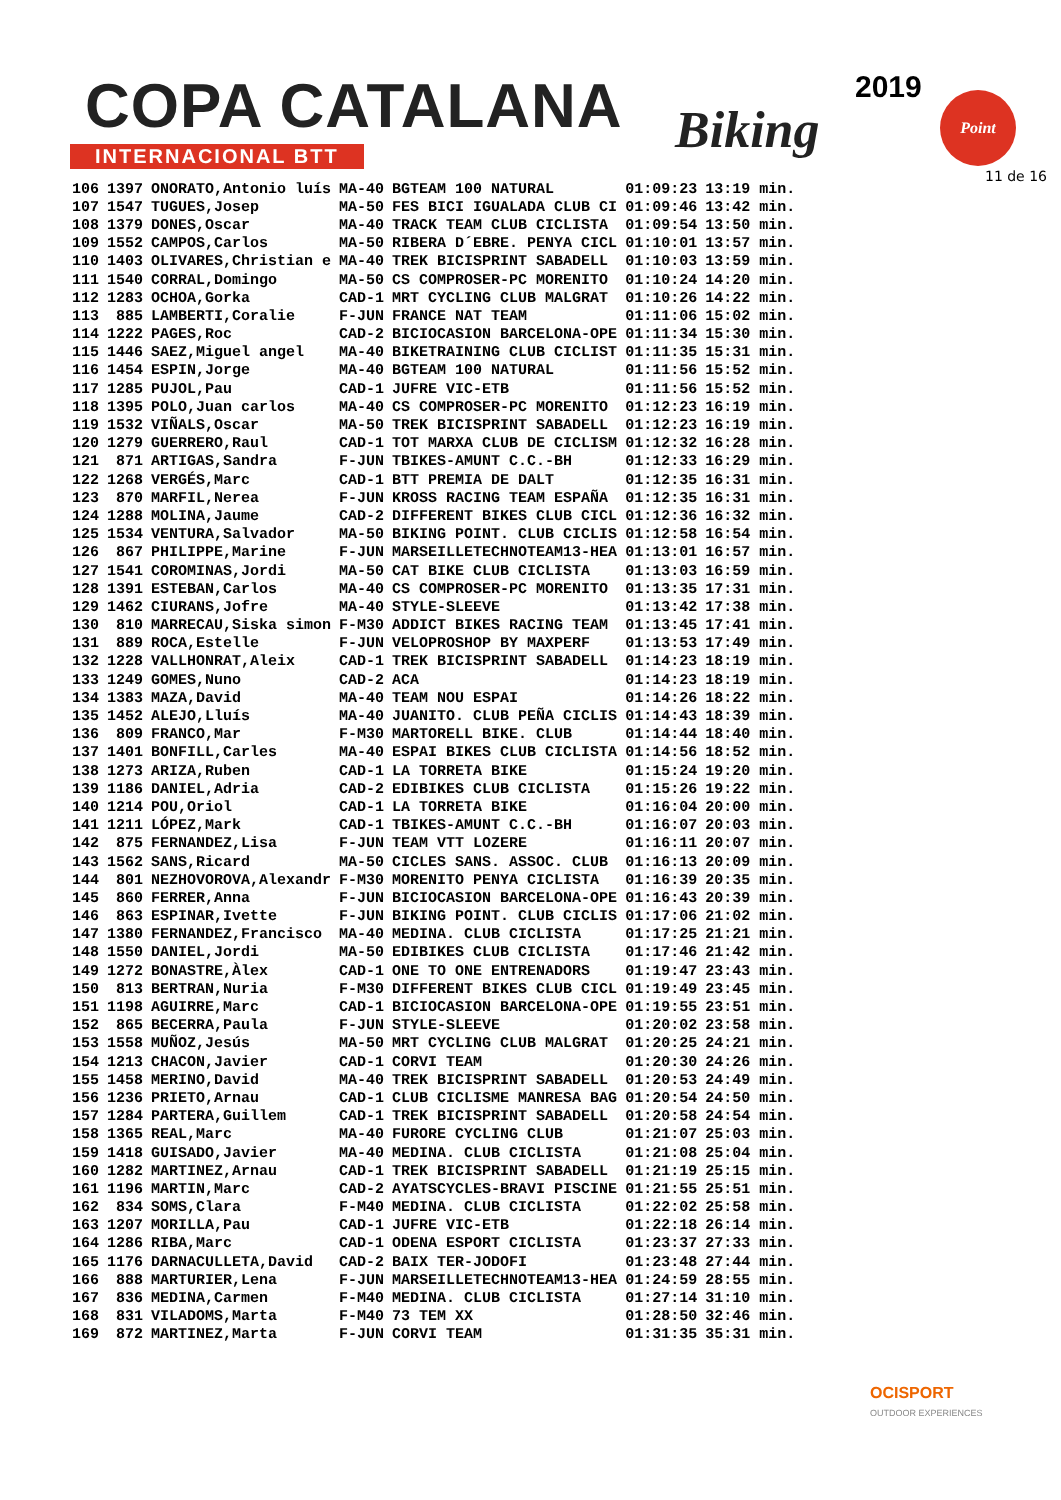COPA CATALANA
INTERNACIONAL BTT Biking
2019 Point
11 de 16
| 106 | 1397 | ONORATO,Antonio luís | MA-40 | BGTEAM 100 NATURAL | 01:09:23 | 13:19 min. |
| 107 | 1547 | TUGUES,Josep | MA-50 | FES BICI IGUALADA CLUB CI | 01:09:46 | 13:42 min. |
| 108 | 1379 | DONES,Oscar | MA-40 | TRACK TEAM CLUB CICLISTA | 01:09:54 | 13:50 min. |
| 109 | 1552 | CAMPOS,Carlos | MA-50 | RIBERA D´EBRE. PENYA CICL | 01:10:01 | 13:57 min. |
| 110 | 1403 | OLIVARES,Christian e | MA-40 | TREK BICISPRINT SABADELL | 01:10:03 | 13:59 min. |
| 111 | 1540 | CORRAL,Domingo | MA-50 | CS COMPROSER-PC MORENITO | 01:10:24 | 14:20 min. |
| 112 | 1283 | OCHOA,Gorka | CAD-1 | MRT CYCLING CLUB MALGRAT | 01:10:26 | 14:22 min. |
| 113 | 885 | LAMBERTI,Coralie | F-JUN | FRANCE NAT TEAM | 01:11:06 | 15:02 min. |
| 114 | 1222 | PAGES,Roc | CAD-2 | BICIOCASION BARCELONA-OPE | 01:11:34 | 15:30 min. |
| 115 | 1446 | SAEZ,Miguel angel | MA-40 | BIKETRAINING CLUB CICLIST | 01:11:35 | 15:31 min. |
| 116 | 1454 | ESPIN,Jorge | MA-40 | BGTEAM 100 NATURAL | 01:11:56 | 15:52 min. |
| 117 | 1285 | PUJOL,Pau | CAD-1 | JUFRE VIC-ETB | 01:11:56 | 15:52 min. |
| 118 | 1395 | POLO,Juan carlos | MA-40 | CS COMPROSER-PC MORENITO | 01:12:23 | 16:19 min. |
| 119 | 1532 | VIÑALS,Oscar | MA-50 | TREK BICISPRINT SABADELL | 01:12:23 | 16:19 min. |
| 120 | 1279 | GUERRERO,Raul | CAD-1 | TOT MARXA CLUB DE CICLISM | 01:12:32 | 16:28 min. |
| 121 | 871 | ARTIGAS,Sandra | F-JUN | TBIKES-AMUNT C.C.-BH | 01:12:33 | 16:29 min. |
| 122 | 1268 | VERGÉS,Marc | CAD-1 | BTT PREMIA DE DALT | 01:12:35 | 16:31 min. |
| 123 | 870 | MARFIL,Nerea | F-JUN | KROSS RACING TEAM ESPAÑA | 01:12:35 | 16:31 min. |
| 124 | 1288 | MOLINA,Jaume | CAD-2 | DIFFERENT BIKES CLUB CICL | 01:12:36 | 16:32 min. |
| 125 | 1534 | VENTURA,Salvador | MA-50 | BIKING POINT. CLUB CICLIS | 01:12:58 | 16:54 min. |
| 126 | 867 | PHILIPPE,Marine | F-JUN | MARSEILLETECHNOTEAM13-HEA | 01:13:01 | 16:57 min. |
| 127 | 1541 | COROMINAS,Jordi | MA-50 | CAT BIKE CLUB CICLISTA | 01:13:03 | 16:59 min. |
| 128 | 1391 | ESTEBAN,Carlos | MA-40 | CS COMPROSER-PC MORENITO | 01:13:35 | 17:31 min. |
| 129 | 1462 | CIURANS,Jofre | MA-40 | STYLE-SLEEVE | 01:13:42 | 17:38 min. |
| 130 | 810 | MARRECAU,Siska simon | F-M30 | ADDICT BIKES RACING TEAM | 01:13:45 | 17:41 min. |
| 131 | 889 | ROCA,Estelle | F-JUN | VELOPROSHOP BY MAXPERF | 01:13:53 | 17:49 min. |
| 132 | 1228 | VALLHONRAT,Aleix | CAD-1 | TREK BICISPRINT SABADELL | 01:14:23 | 18:19 min. |
| 133 | 1249 | GOMES,Nuno | CAD-2 | ACA | 01:14:23 | 18:19 min. |
| 134 | 1383 | MAZA,David | MA-40 | TEAM NOU ESPAI | 01:14:26 | 18:22 min. |
| 135 | 1452 | ALEJO,Lluís | MA-40 | JUANITO. CLUB PEÑA CICLIS | 01:14:43 | 18:39 min. |
| 136 | 809 | FRANCO,Mar | F-M30 | MARTORELL BIKE. CLUB | 01:14:44 | 18:40 min. |
| 137 | 1401 | BONFILL,Carles | MA-40 | ESPAI BIKES CLUB CICLISTA | 01:14:56 | 18:52 min. |
| 138 | 1273 | ARIZA,Ruben | CAD-1 | LA TORRETA BIKE | 01:15:24 | 19:20 min. |
| 139 | 1186 | DANIEL,Adria | CAD-2 | EDIBIKES CLUB CICLISTA | 01:15:26 | 19:22 min. |
| 140 | 1214 | POU,Oriol | CAD-1 | LA TORRETA BIKE | 01:16:04 | 20:00 min. |
| 141 | 1211 | LÓPEZ,Mark | CAD-1 | TBIKES-AMUNT C.C.-BH | 01:16:07 | 20:03 min. |
| 142 | 875 | FERNANDEZ,Lisa | F-JUN | TEAM VTT LOZERE | 01:16:11 | 20:07 min. |
| 143 | 1562 | SANS,Ricard | MA-50 | CICLES SANS. ASSOC. CLUB | 01:16:13 | 20:09 min. |
| 144 | 801 | NEZHOVOROVA,Alexandr | F-M30 | MORENITO PENYA CICLISTA | 01:16:39 | 20:35 min. |
| 145 | 860 | FERRER,Anna | F-JUN | BICIOCASION BARCELONA-OPE | 01:16:43 | 20:39 min. |
| 146 | 863 | ESPINAR,Ivette | F-JUN | BIKING POINT. CLUB CICLIS | 01:17:06 | 21:02 min. |
| 147 | 1380 | FERNANDEZ,Francisco | MA-40 | MEDINA. CLUB CICLISTA | 01:17:25 | 21:21 min. |
| 148 | 1550 | DANIEL,Jordi | MA-50 | EDIBIKES CLUB CICLISTA | 01:17:46 | 21:42 min. |
| 149 | 1272 | BONASTRE,Àlex | CAD-1 | ONE TO ONE ENTRENADORS | 01:19:47 | 23:43 min. |
| 150 | 813 | BERTRAN,Nuria | F-M30 | DIFFERENT BIKES CLUB CICL | 01:19:49 | 23:45 min. |
| 151 | 1198 | AGUIRRE,Marc | CAD-1 | BICIOCASION BARCELONA-OPE | 01:19:55 | 23:51 min. |
| 152 | 865 | BECERRA,Paula | F-JUN | STYLE-SLEEVE | 01:20:02 | 23:58 min. |
| 153 | 1558 | MUÑOZ,Jesús | MA-50 | MRT CYCLING CLUB MALGRAT | 01:20:25 | 24:21 min. |
| 154 | 1213 | CHACON,Javier | CAD-1 | CORVI TEAM | 01:20:30 | 24:26 min. |
| 155 | 1458 | MERINO,David | MA-40 | TREK BICISPRINT SABADELL | 01:20:53 | 24:49 min. |
| 156 | 1236 | PRIETO,Arnau | CAD-1 | CLUB CICLISME MANRESA BAG | 01:20:54 | 24:50 min. |
| 157 | 1284 | PARTERA,Guillem | CAD-1 | TREK BICISPRINT SABADELL | 01:20:58 | 24:54 min. |
| 158 | 1365 | REAL,Marc | MA-40 | FURORE CYCLING CLUB | 01:21:07 | 25:03 min. |
| 159 | 1418 | GUISADO,Javier | MA-40 | MEDINA. CLUB CICLISTA | 01:21:08 | 25:04 min. |
| 160 | 1282 | MARTINEZ,Arnau | CAD-1 | TREK BICISPRINT SABADELL | 01:21:19 | 25:15 min. |
| 161 | 1196 | MARTIN,Marc | CAD-2 | AYATSCYCLES-BRAVI PISCINE | 01:21:55 | 25:51 min. |
| 162 | 834 | SOMS,Clara | F-M40 | MEDINA. CLUB CICLISTA | 01:22:02 | 25:58 min. |
| 163 | 1207 | MORILLA,Pau | CAD-1 | JUFRE VIC-ETB | 01:22:18 | 26:14 min. |
| 164 | 1286 | RIBA,Marc | CAD-1 | ODENA ESPORT CICLISTA | 01:23:37 | 27:33 min. |
| 165 | 1176 | DARNACULLETA,David | CAD-2 | BAIX TER-JODOFI | 01:23:48 | 27:44 min. |
| 166 | 888 | MARTURIER,Lena | F-JUN | MARSEILLETECHNOTEAM13-HEA | 01:24:59 | 28:55 min. |
| 167 | 836 | MEDINA,Carmen | F-M40 | MEDINA. CLUB CICLISTA | 01:27:14 | 31:10 min. |
| 168 | 831 | VILADOMS,Marta | F-M40 | 73 TEM XX | 01:28:50 | 32:46 min. |
| 169 | 872 | MARTINEZ,Marta | F-JUN | CORVI TEAM | 01:31:35 | 35:31 min. |
OCISPORT
OUTDOOR EXPERIENCES